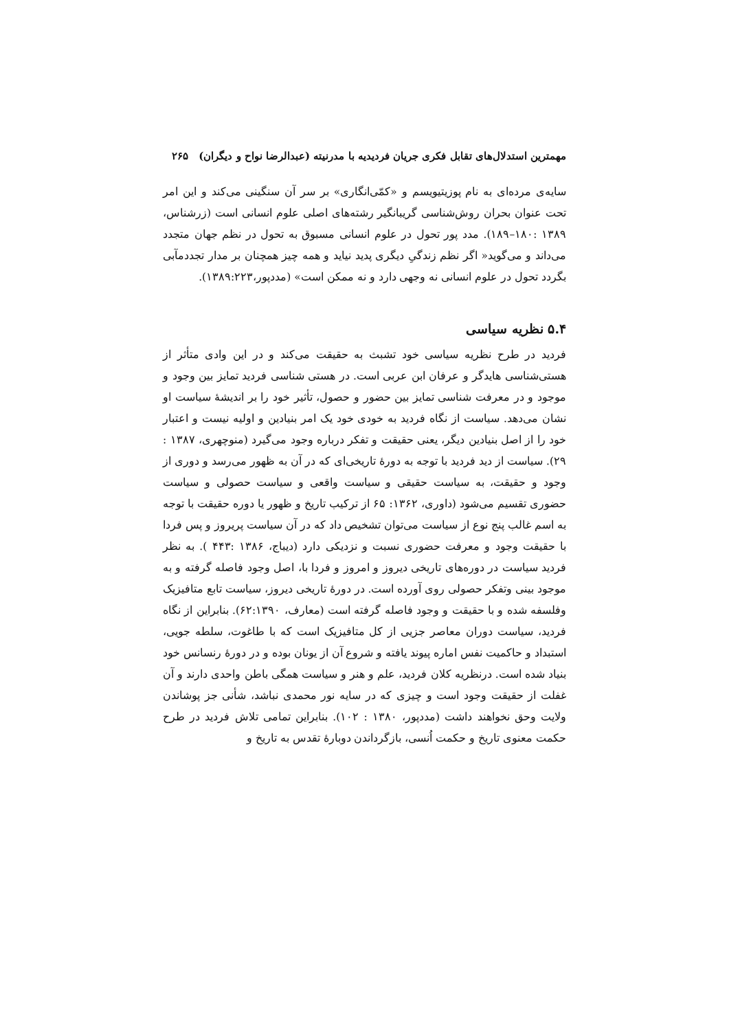مهمترین استدلال‌های تقابل فکری جریان فردیدیه با مدرنیته (عبدالرضا نواح و دیگران) ۲۶۵
سایه‌ی مرده‌ای به نام پوزیتیویسم و «کمّی‌انگاری» بر سر آن سنگینی می‌کند و این امر تحت عنوان بحران روش‌شناسی گریبانگیر رشته‌های اصلی علوم انسانی است (زرشناس، ۱۳۸۹ :۱۸۰–۱۸۹). مدد پور تحول در علوم انسانی مسبوق به تحول در نظم جهان متجدد می‌داند و می‌گوید« اگر نظم زندگیِ دیگری پدید نیاید و همه چیز همچنان بر مدار تجددمآبی بگردد تحول در علوم انسانی نه وجهی دارد و نه ممکن است» (مددپور،۱۳۸۹:۲۲۳).
۵.۴ نظریه سیاسی
فردید در طرح نظریه سیاسی خود تشبث به حقیقت می‌کند و در این وادی متأثر از هستی‌شناسی هایدگر و عرفان ابن عربی است. در هستی شناسی فردید تمایز بین وجود و موجود و در معرفت شناسی تمایز بین حضور و حصول، تأثیر خود را بر اندیشهٔ سیاست او نشان می‌دهد. سیاست از نگاه فردید به خودی خود یک امر بنیادین و اولیه نیست و اعتبار خود را از اصل بنیادین دیگر، یعنی حقیقت و تفکر درباره وجود می‌گیرد (منوچهری، ۱۳۸۷ : ۲۹). سیاست از دید فردید با توجه به دورهٔ تاریخی‌ای که در آن به ظهور می‌رسد و دوری از وجود و حقیقت، به سیاست حقیقی و سیاست واقعی و سیاست حصولی و سیاست حضوری تقسیم می‌شود (داوری، ۱۳۶۲: ۶۵ از ترکیب تاریخ و ظهور یا دوره حقیقت با توجه به اسم غالب پنج نوع از سیاست می‌توان تشخیص داد که در آن سیاست پریروز و پس فردا با حقیقت وجود و معرفت حضوری نسبت و نزدیکی دارد (دیباج، ۱۳۸۶ :۴۴۳ ). به نظر فردید سیاست در دوره‌های تاریخی دیروز و امروز و فردا با، اصل وجود فاصله گرفته و به موجود بینی وتفکر حصولی روی آورده است. در دورهٔ تاریخی دیروز، سیاست تابع متافیزیک وفلسفه شده و با حقیقت و وجود فاصله گرفته است (معارف، ۶۲:۱۳۹۰). بنابراین از نگاه فردید، سیاست دوران معاصر جزیی از کل متافیزیک است که با طاغوت، سلطه جویی، استبداد و حاکمیت نفس اماره پیوند یافته و شروع آن از یونان بوده و در دورهٔ رنسانس خود بنیاد شده است. درنظریه کلان فردید، علم و هنر و سیاست همگی باطن واحدی دارند و آن غفلت از حقیقت وجود است و چیزی که در سایه نور محمدی نباشد، شأنی جز پوشاندن ولایت وحق نخواهند داشت (مددپور، ۱۳۸۰ : ۱۰۲). بنابراین تمامی تلاش فردید در طرح حکمت معنوی تاریخ و حکمت اُنسی، بازگرداندن دوبارهٔ تقدس به تاریخ و